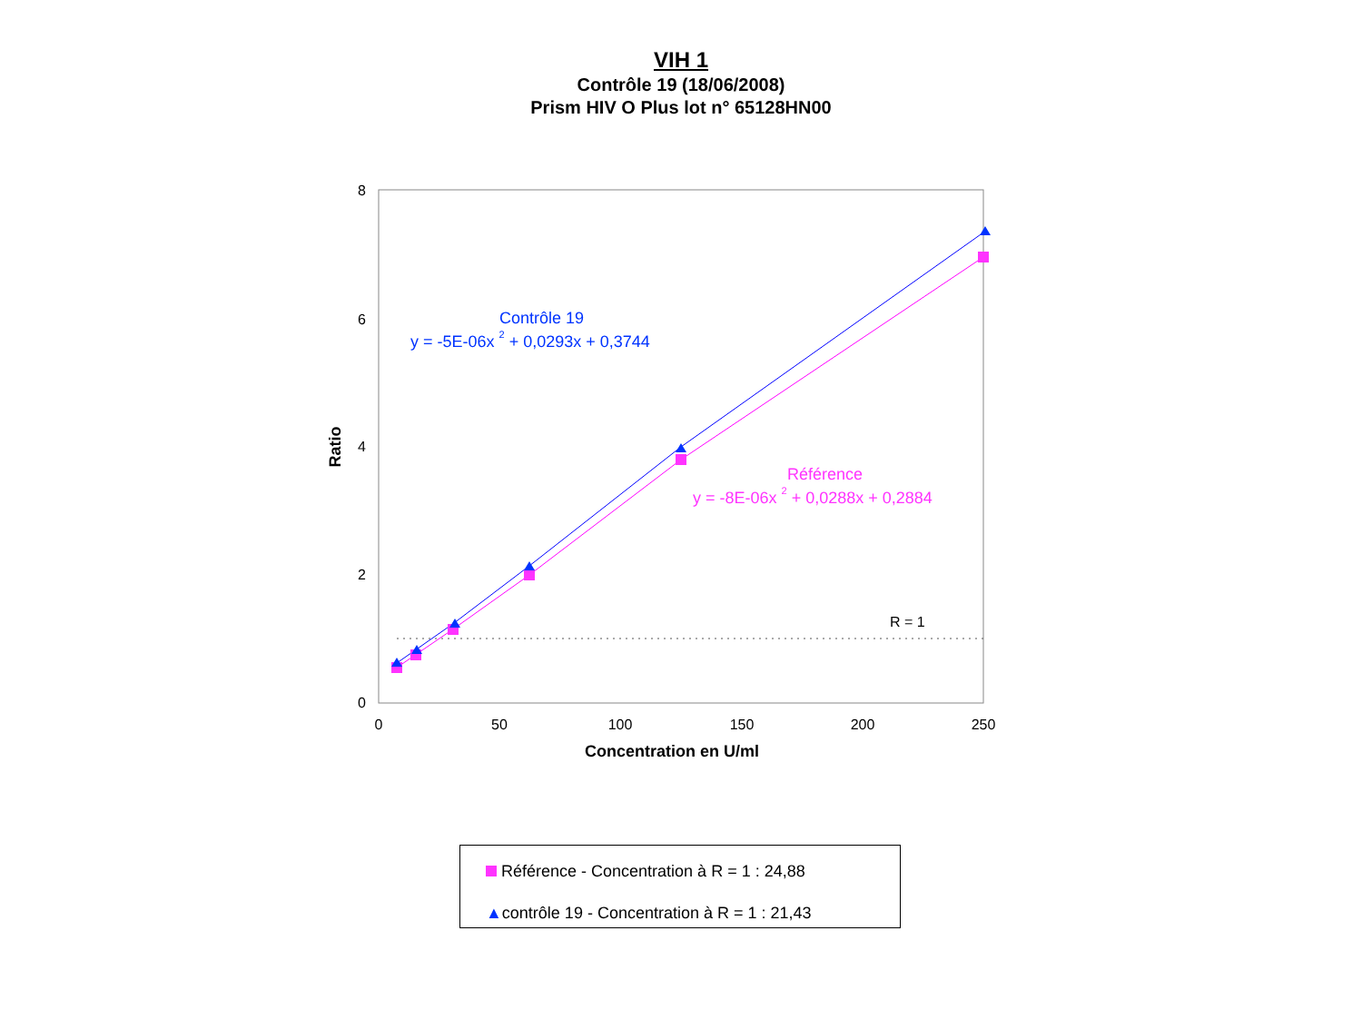VIH 1
Contrôle 19 (18/06/2008)
Prism HIV O Plus lot n° 65128HN00
8
6
4
2
0
0
50
100
150
200
250
Concentration en U/ml
Ratio
R = 1
Contrôle 19
y = -5E-06x 2 + 0,0293x + 0,3744
Référence
y = -8E-06x 2 + 0,0288x + 0,2884
Référence - Concentration à R = 1 : 24,88
▲contrôle 19 - Concentration à R = 1 : 21,43